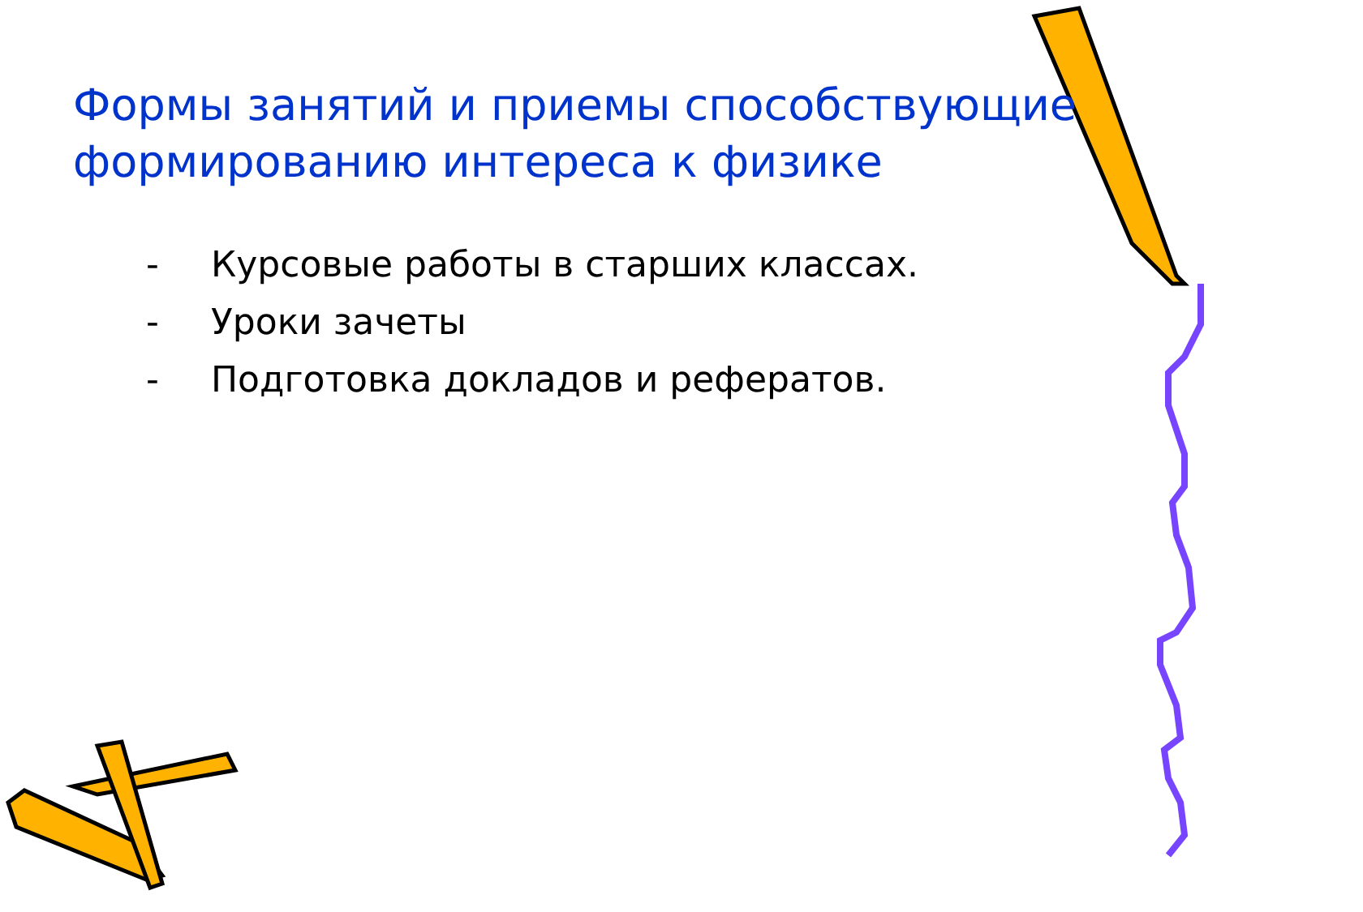Формы занятий и приемы способствующие формированию интереса к физике
- Курсовые работы в старших классах.
- Уроки зачеты
- Подготовка докладов и рефератов.